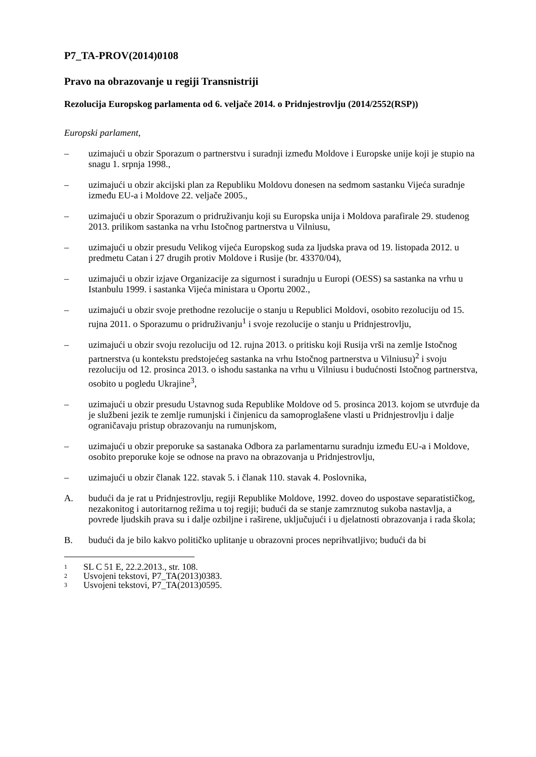P7_TA-PROV(2014)0108
Pravo na obrazovanje u regiji Transnistriji
Rezolucija Europskog parlamenta od 6. veljače 2014. o Pridnjestrovlju (2014/2552(RSP))
Europski parlament,
– uzimajući u obzir Sporazum o partnerstvu i suradnji između Moldove i Europske unije koji je stupio na snagu 1. srpnja 1998.,
– uzimajući u obzir akcijski plan za Republiku Moldovu donesen na sedmom sastanku Vijeća suradnje između EU-a i Moldove 22. veljače 2005.,
– uzimajući u obzir Sporazum o pridruživanju koji su Europska unija i Moldova parafirale 29. studenog 2013. prilikom sastanka na vrhu Istočnog partnerstva u Vilniusu,
– uzimajući u obzir presudu Velikog vijeća Europskog suda za ljudska prava od 19. listopada 2012. u predmetu Catan i 27 drugih protiv Moldove i Rusije (br. 43370/04),
– uzimajući u obzir izjave Organizacije za sigurnost i suradnju u Europi (OESS) sa sastanka na vrhu u Istanbulu 1999. i sastanka Vijeća ministara u Oportu 2002.,
– uzimajući u obzir svoje prethodne rezolucije o stanju u Republici Moldovi, osobito rezoluciju od 15. rujna 2011. o Sporazumu o pridruživanju<sup>1</sup> i svoje rezolucije o stanju u Pridnjestrovlju,
– uzimajući u obzir svoju rezoluciju od 12. rujna 2013. o pritisku koji Rusija vrši na zemlje Istočnog partnerstva (u kontekstu predstojećeg sastanka na vrhu Istočnog partnerstva u Vilniusu)<sup>2</sup> i svoju rezoluciju od 12. prosinca 2013. o ishodu sastanka na vrhu u Vilniusu i budućnosti Istočnog partnerstva, osobito u pogledu Ukrajine<sup>3</sup>,
– uzimajući u obzir presudu Ustavnog suda Republike Moldove od 5. prosinca 2013. kojom se utvrđuje da je službeni jezik te zemlje rumunjski i činjenicu da samoproglašene vlasti u Pridnjestrovlju i dalje ograničavaju pristup obrazovanju na rumunjskom,
– uzimajući u obzir preporuke sa sastanaka Odbora za parlamentarnu suradnju između EU-a i Moldove, osobito preporuke koje se odnose na pravo na obrazovanja u Pridnjestrovlju,
– uzimajući u obzir članak 122. stavak 5. i članak 110. stavak 4. Poslovnika,
A. budući da je rat u Pridnjestrovlju, regiji Republike Moldove, 1992. doveo do uspostave separatističkog, nezakonitog i autoritarnog režima u toj regiji; budući da se stanje zamrznutog sukoba nastavlja, a povrede ljudskih prava su i dalje ozbiljne i raširene, uključujući i u djelatnosti obrazovanja i rada škola;
B. budući da je bilo kakvo političko uplitanje u obrazovni proces neprihvatljivo; budući da bi
1 SL C 51 E, 22.2.2013., str. 108.
2 Usvojeni tekstovi, P7_TA(2013)0383.
3 Usvojeni tekstovi, P7_TA(2013)0595.